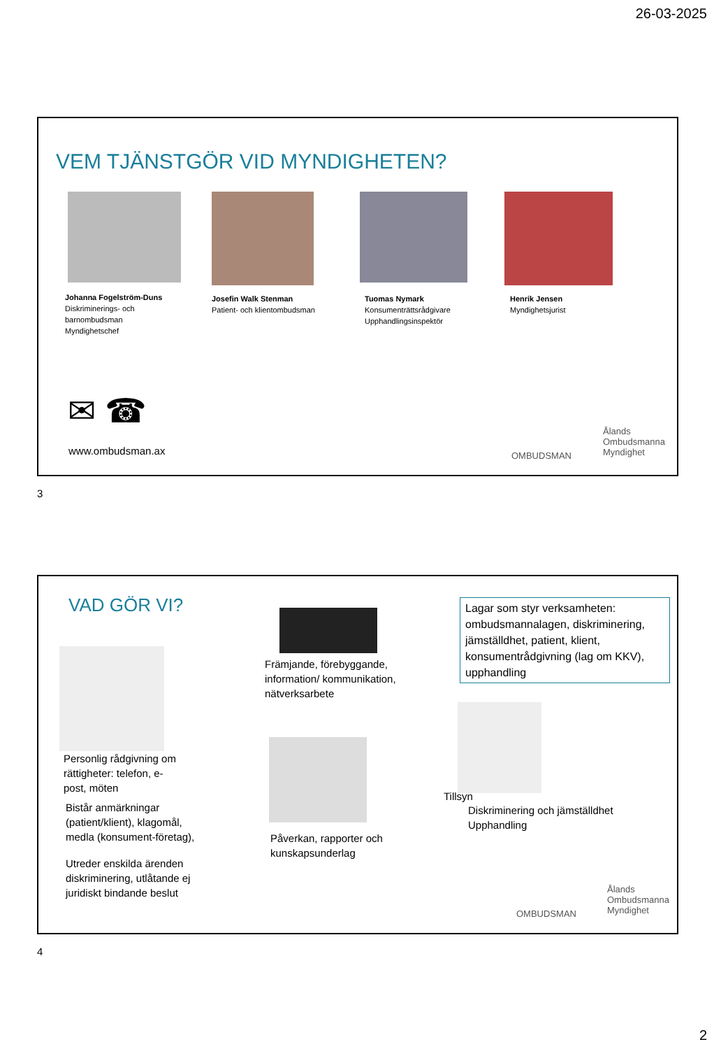26-03-2025
VEM TJÄNSTGÖR VID MYNDIGHETEN?
Johanna Fogelström-Duns
Diskriminerings- och
barnombudsman
Myndighetschef
Josefin Walk Stenman
Patient- och klientombudsman
Tuomas Nymark
Konsumenträttsrådgivare
Upphandlingsinspektör
Henrik Jensen
Myndighetsjurist
✉ ☎
www.ombudsman.ax OMBUDSMAN
Ålands
Ombudsmanna
Myndighet
3
VAD GÖR VI?
Främjande, förebyggande,
information/ kommunikation,
nätverksarbete
Lagar som styr verksamheten: ombudsmannalagen, diskriminering, jämställdhet, patient, klient, konsumentrådgivning (lag om KKV), upphandling
Personlig rådgivning om
rättigheter: telefon, e-
post, möten
Tillsyn
Diskriminering och jämställdhet
Upphandling
Bistår anmärkningar
(patient/klient), klagomål,
medla (konsument-företag),
Utreder enskilda ärenden
diskriminering, utlåtande ej
juridiskt bindande beslut
Påverkan, rapporter och
kunskapsunderlag
OMBUDSMAN
Ålands
Ombudsmanna
Myndighet
4
2